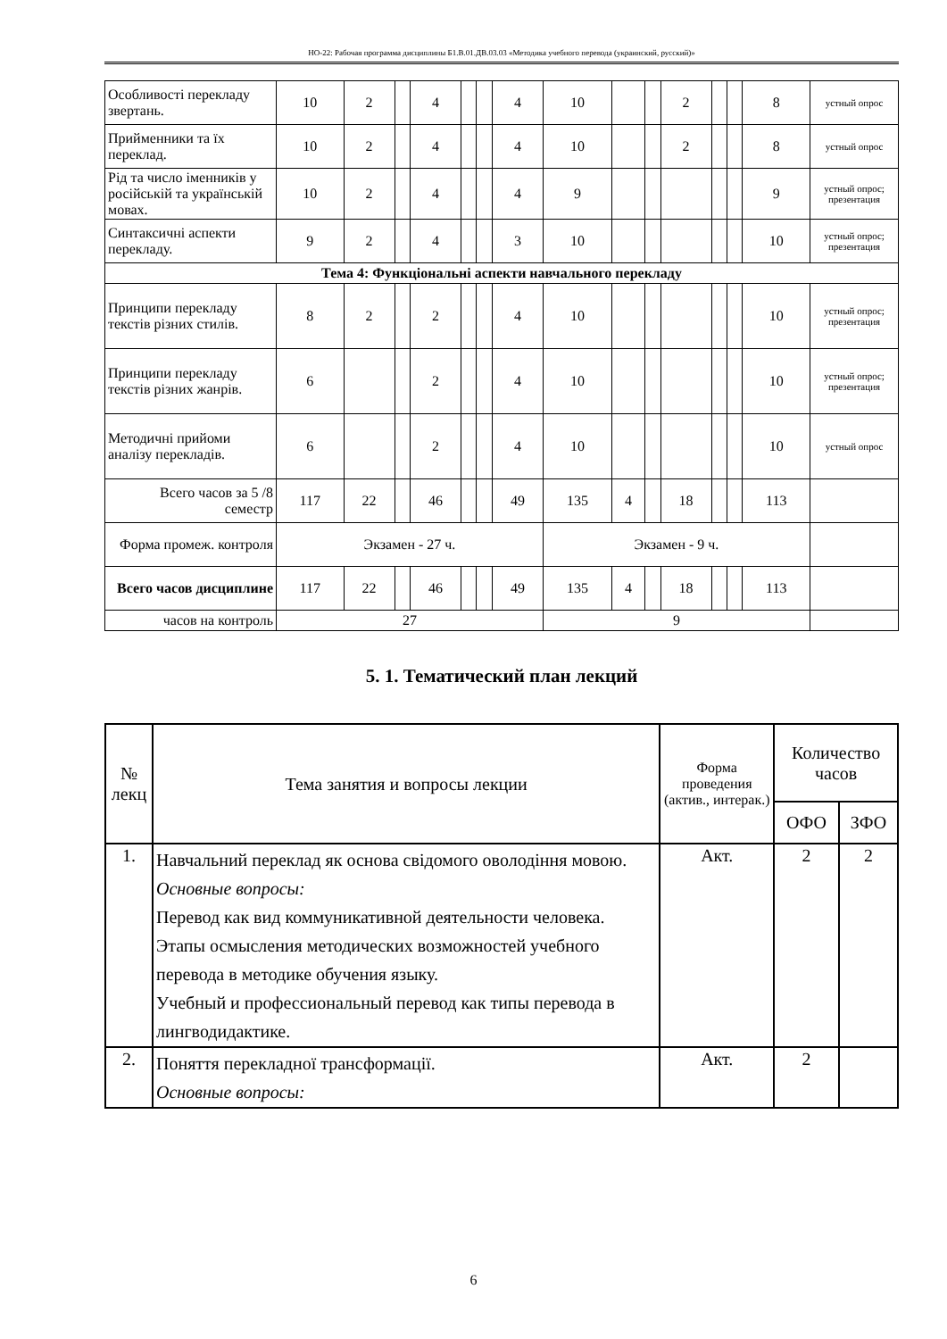НО-22: Рабочая программа дисциплины Б1.В.01.ДВ.03.03 «Методика учебного перевода (украинский, русский)»
| Особливості перекладу звертань. | 10 | 2 | | 4 | | | 4 | 10 | | | 2 | | | 8 | устный опрос |
| Прийменники та їх переклад. | 10 | 2 | | 4 | | | 4 | 10 | | | 2 | | | 8 | устный опрос |
| Рід та число іменників у російській та українській мовах. | 10 | 2 | | 4 | | | 4 | 9 | | | | | | 9 | устный опрос; презентация |
| Синтаксичні аспекти перекладу. | 9 | 2 | | 4 | | | 3 | 10 | | | | | | 10 | устный опрос; презентация |
| Тема 4: Функціональні аспекти навчального перекладу | | | | | | | | | | | | | | | |
| Принципи перекладу текстів різних стилів. | 8 | 2 | | 2 | | | 4 | 10 | | | | | | 10 | устный опрос; презентация |
| Принципи перекладу текстів різних жанрів. | 6 | | | 2 | | | 4 | 10 | | | | | | 10 | устный опрос; презентация |
| Методичні прийоми аналізу перекладів. | 6 | | | 2 | | | 4 | 10 | | | | | | 10 | устный опрос |
| Всего часов за 5 /8 семестр | 117 | 22 | | 46 | | | 49 | 135 | 4 | | 18 | | | 113 | |
| Форма промеж. контроля | Экзамен - 27 ч. | | | | | | | Экзамен - 9 ч. | | | | | | | |
| Всего часов дисциплине | 117 | 22 | | 46 | | | 49 | 135 | 4 | | 18 | | | 113 | |
| часов на контроль | 27 | | | | | | | 9 | | | | | | | |
5. 1. Тематический план лекций
| № лекц | Тема занятия и вопросы лекции | Форма проведения (актив., интерак.) | Количество часов | |
| --- | --- | --- | --- | --- |
| | | | ОФО | ЗФО |
| 1. | Навчальний переклад як основа свідомого оволодіння мовою. Основные вопросы: Перевод как вид коммуникативной деятельности человека. Этапы осмысления методических возможностей учебного перевода в методике обучения языку. Учебный и профессиональный перевод как типы перевода в лингводидактике. | Акт. | 2 | 2 |
| 2. | Поняття перекладної трансформації. Основные вопросы: | Акт. | 2 | |
6